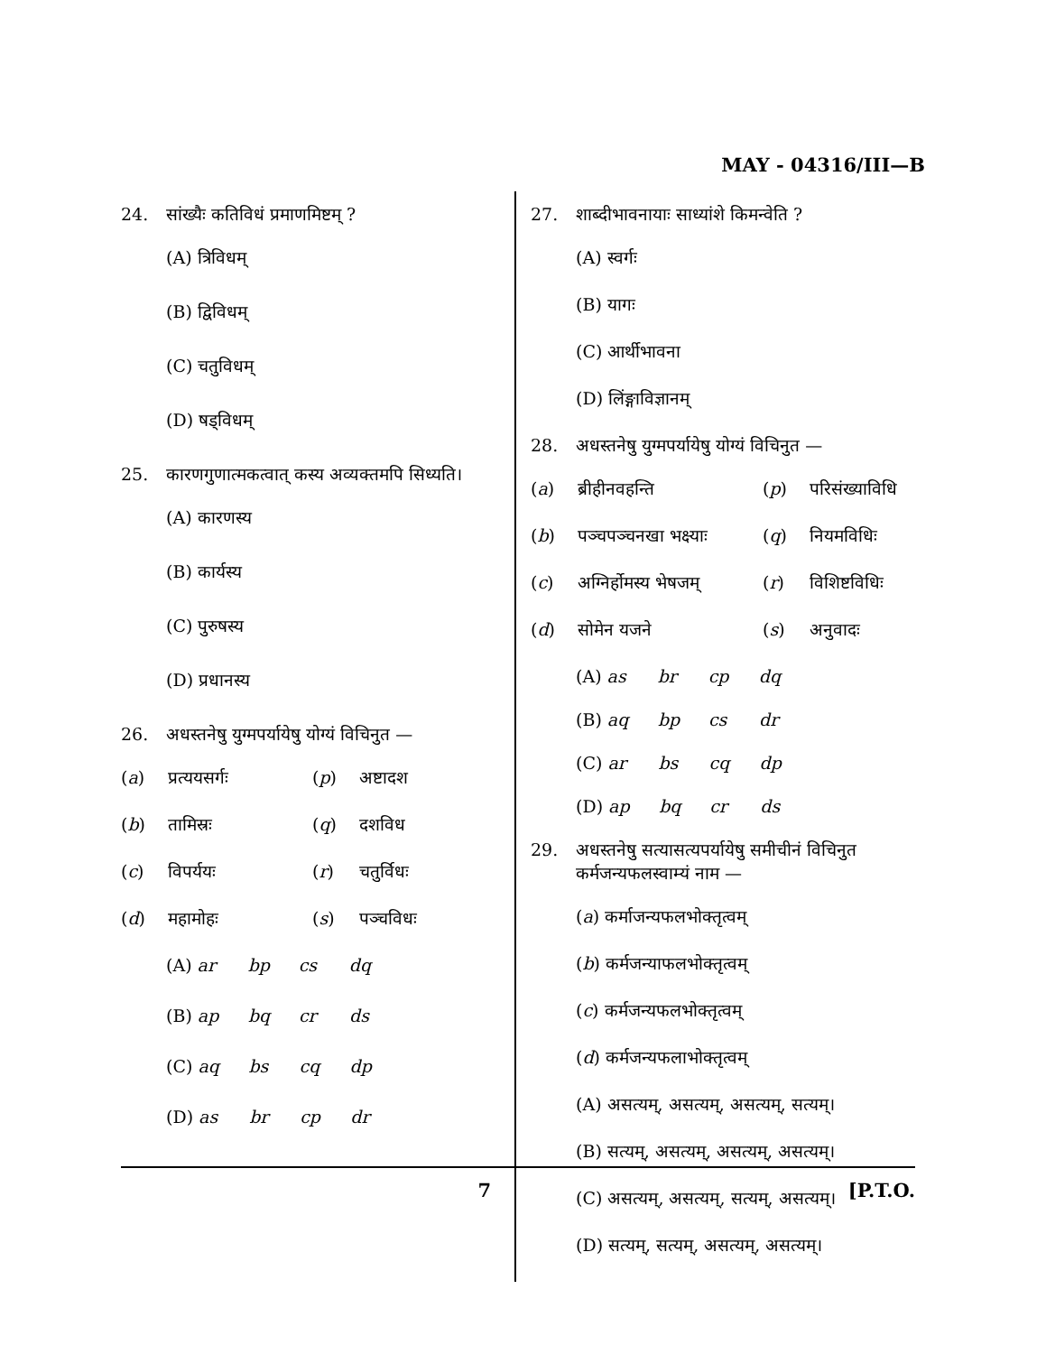MAY - 04316/III—B
24. सांख्यैः कतिविधं प्रमाणमिष्टम् ?
(A) त्रिविधम्
(B) द्विविधम्
(C) चतुविधम्
(D) षड्विधम्
25. कारणगुणात्मकत्वात् कस्य अव्यक्तमपि सिध्यति।
(A) कारणस्य
(B) कार्यस्य
(C) पुरुषस्य
(D) प्रधानस्य
26. अधस्तनेषु युग्मपर्यायेषु योग्यं विचिनुत —
(a) प्रत्ययसर्गः (p) अष्टादश
(b) तामिस्रः (q) दशविध
(c) विपर्ययः (r) चतुर्विधः
(d) महामोहः (s) पञ्चविधः
(A) ar bp cs dq
(B) ap bq cr ds
(C) aq bs cq dp
(D) as br cp dr
27. शाब्दीभावनायाः साध्यांशे किमन्वेति ?
(A) स्वर्गः
(B) यागः
(C) आर्थीभावना
(D) लिंङ्गाविज्ञानम्
28. अधस्तनेषु युग्मपर्यायेषु योग्यं विचिनुत —
(a) ब्रीहीनवहन्ति (p) परिसंख्याविधि
(b) पञ्चपञ्चनखा भक्ष्याः (q) नियमविधिः
(c) अग्निर्होमस्य भेषजम् (r) विशिष्टविधिः
(d) सोमेन यजने (s) अनुवादः
(A) as br cp dq
(B) aq bp cs dr
(C) ar bs cq dp
(D) ap bq cr ds
29. अधस्तनेषु सत्यासत्यपर्यायेषु समीचीनं विचिनुत कर्मजन्यफलस्वाम्यं नाम —
(a) कर्माजन्यफलभोक्तृत्वम्
(b) कर्मजन्याफलभोक्तृत्वम्
(c) कर्मजन्यफलभोक्तृत्वम्
(d) कर्मजन्यफलाभोक्तृत्वम्
(A) असत्यम्, असत्यम्, असत्यम्, सत्यम्।
(B) सत्यम्, असत्यम्, असत्यम्, असत्यम्।
(C) असत्यम्, असत्यम्, सत्यम्, असत्यम्।
(D) सत्यम्, सत्यम्, असत्यम्, असत्यम्।
7 [P.T.O.